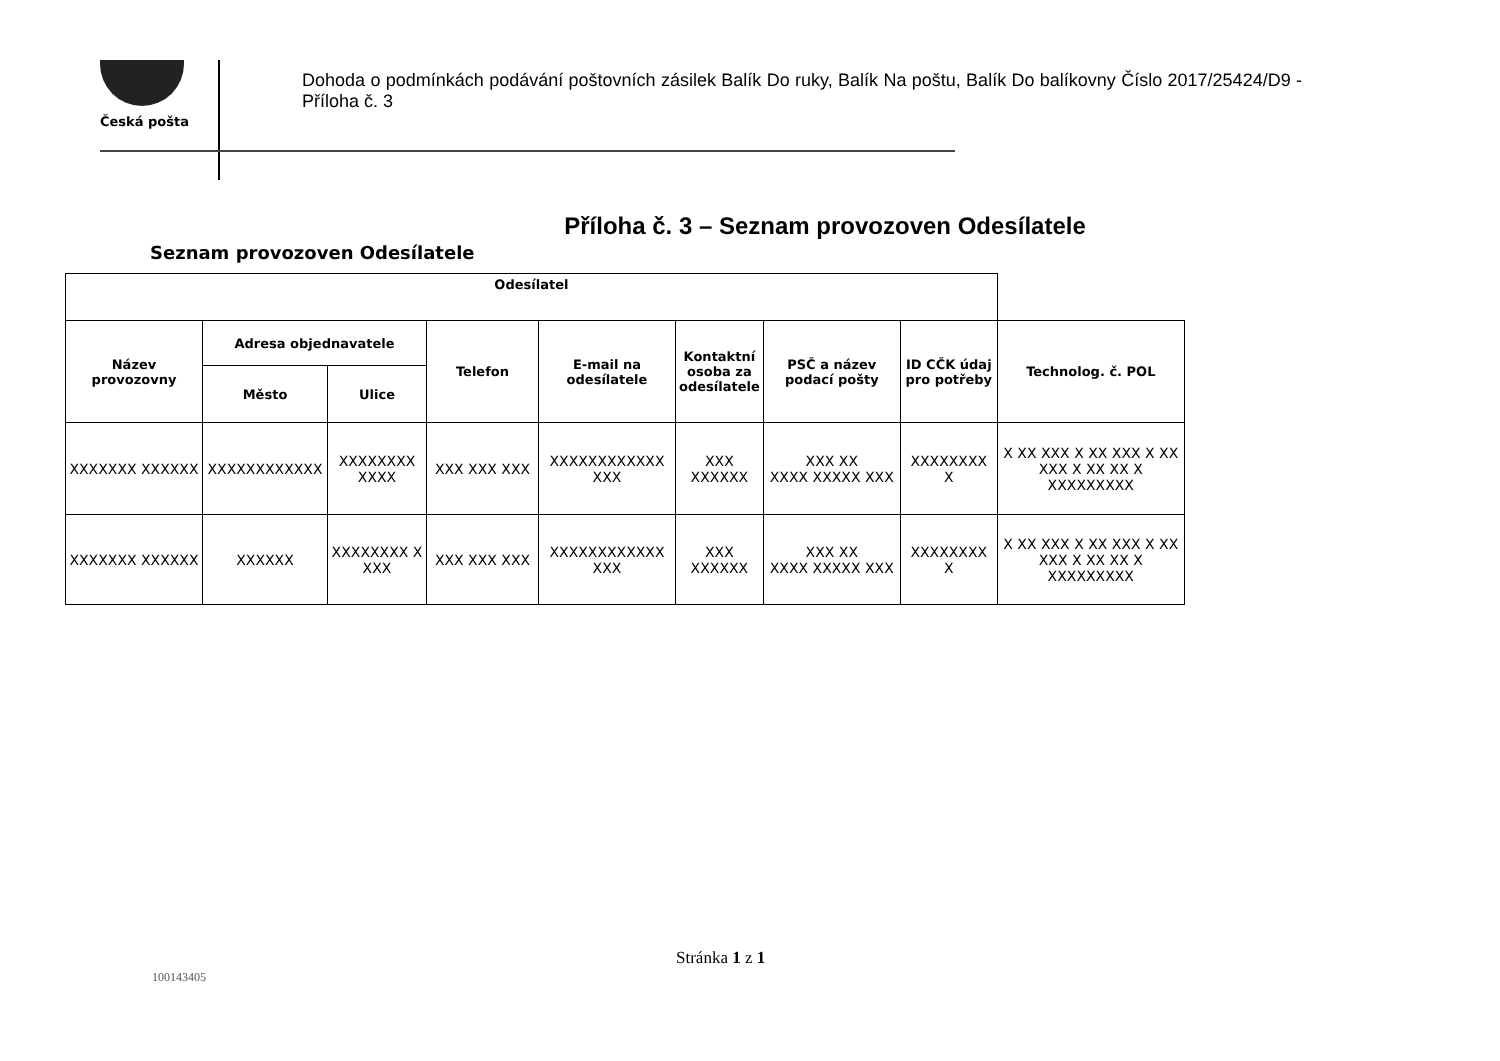Česká pošta
Dohoda o podmínkách podávání poštovních zásilek Balík Do ruky, Balík Na poštu, Balík Do balíkovny Číslo 2017/25424/D9 - Příloha č. 3
Příloha č. 3 – Seznam provozoven Odesílatele
Seznam provozoven Odesílatele
| Odesílatel | | | | | | | | |
| Název provozovny | Adresa objednavatele | | Telefon | E-mail na odesílatele | Kontaktní osoba za odesílatele | PSČ a název podací pošty | ID CČK údaj pro potřeby | Technolog. č. POL |
| | Město | Ulice | | | | | | |
| XXXXXXX XXXXXX | XXXXXXXXXXXX | XXXXXXXX XXXX | XXX XXX XXX | XXXXXXXXXXXX XXX | XXX XXXXXX | XXX XX XXXX XXXXX XXX | XXXXXXXX X | X XX XXX X XX XXX X XX XXX X XX XX X XXXXXXXXX |
| XXXXXXX XXXXXX | XXXXXX | XXXXXXXX X XXX | XXX XXX XXX | XXXXXXXXXXXX XXX | XXX XXXXXX | XXX XX XXXX XXXXX XXX | XXXXXXXX X | X XX XXX X XX XXX X XX XXX X XX XX X XXXXXXXXX |
Stránka 1 z 1
100143405